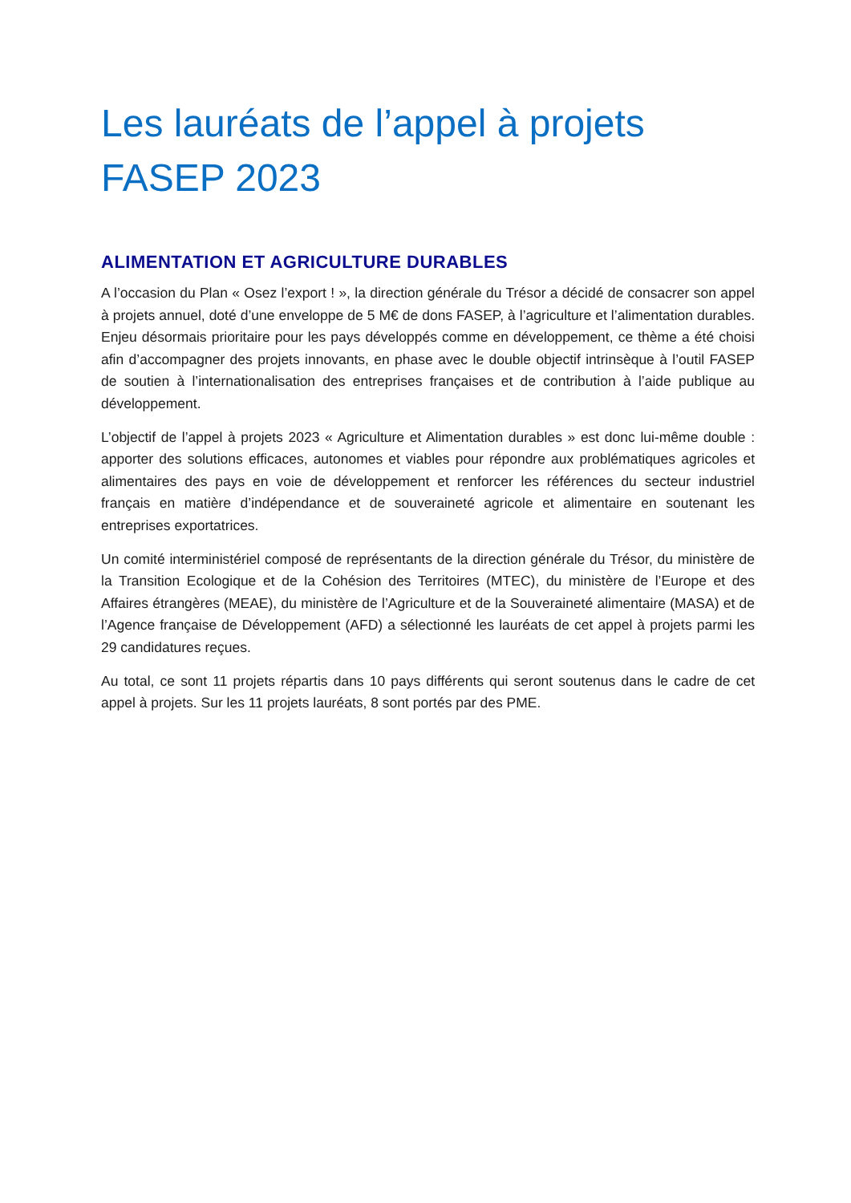Les lauréats de l’appel à projets FASEP 2023
ALIMENTATION ET AGRICULTURE DURABLES
A l’occasion du Plan « Osez l’export ! », la direction générale du Trésor a décidé de consacrer son appel à projets annuel, doté d’une enveloppe de 5 M€ de dons FASEP, à l’agriculture et l’alimentation durables. Enjeu désormais prioritaire pour les pays développés comme en développement, ce thème a été choisi afin d’accompagner des projets innovants, en phase avec le double objectif intrinsèque à l’outil FASEP de soutien à l’internationalisation des entreprises françaises et de contribution à l’aide publique au développement.
L’objectif de l’appel à projets 2023 « Agriculture et Alimentation durables » est donc lui-même double : apporter des solutions efficaces, autonomes et viables pour répondre aux problématiques agricoles et alimentaires des pays en voie de développement et renforcer les références du secteur industriel français en matière d’indépendance et de souveraineté agricole et alimentaire en soutenant les entreprises exportatrices.
Un comité interministériel composé de représentants de la direction générale du Trésor, du ministère de la Transition Ecologique et de la Cohésion des Territoires (MTEC), du ministère de l’Europe et des Affaires étrangères (MEAE), du ministère de l’Agriculture et de la Souveraineté alimentaire (MASA) et de l’Agence française de Développement (AFD) a sélectionné les lauréats de cet appel à projets parmi les 29 candidatures reçues.
Au total, ce sont 11 projets répartis dans 10 pays différents qui seront soutenus dans le cadre de cet appel à projets. Sur les 11 projets lauréats, 8 sont portés par des PME.